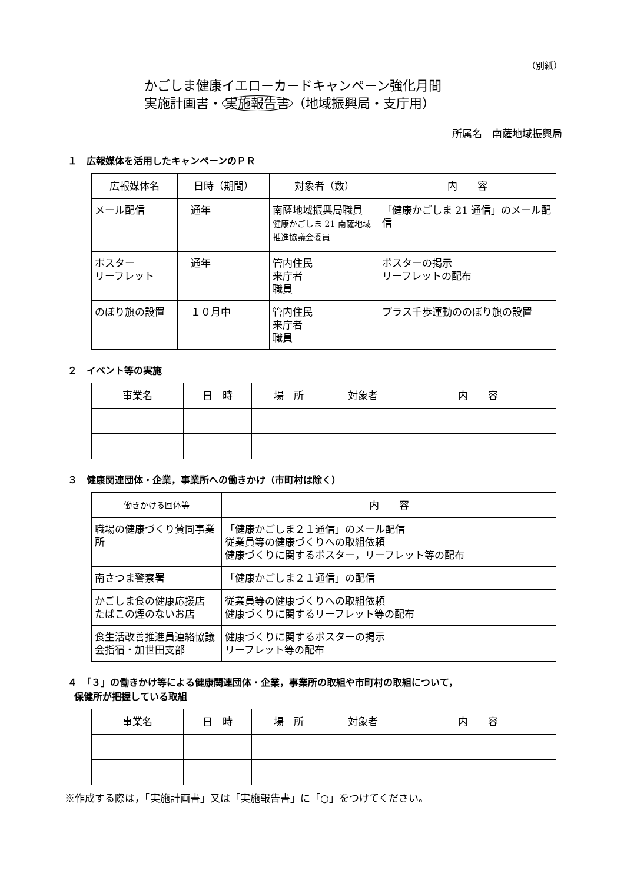（別紙）
かごしま健康イエローカードキャンペーン強化月間
実施計画書・ 実施報告書 （地域振興局・支庁用）
所属名　南薩地域振興局　
１　広報媒体を活用したキャンペーンのＰＲ
| 広報媒体名 | 日時（期間） | 対象者（数） | 内 容 |
| --- | --- | --- | --- |
| メール配信 | 通年 | 南薩地域振興局職員 健康かごしま 21 南薩地域推進協議会委員 | 「健康かごしま 21 通信」のメール配信 |
| ポスター リーフレット | 通年 | 管内住民 来庁者 職員 | ポスターの掲示 リーフレットの配布 |
| のぼり旗の設置 | １０月中 | 管内住民 来庁者 職員 | プラス千歩運動ののぼり旗の設置 |
２　イベント等の実施
| 事業名 | 日 時 | 場 所 | 対象者 | 内 容 |
| --- | --- | --- | --- | --- |
３　健康関連団体・企業，事業所への働きかけ（市町村は除く）
| 働きかける団体等 | 内 容 |
| --- | --- |
| 職場の健康づくり賛同事業所 | 「健康かごしま２１通信」のメール配信 従業員等の健康づくりへの取組依頼 健康づくりに関するポスター，リーフレット等の配布 |
| 南さつま警察署 | 「健康かごしま２１通信」の配信 |
| かごしま食の健康応援店 たばこの煙のないお店 | 従業員等の健康づくりへの取組依頼 健康づくりに関するリーフレット等の配布 |
| 食生活改善推進員連絡協議会指宿・加世田支部 | 健康づくりに関するポスターの掲示 リーフレット等の配布 |
４　「３」の働きかけ等による健康関連団体・企業，事業所の取組や市町村の取組について，
保健所が把握している取組
| 事業名 | 日 時 | 場 所 | 対象者 | 内 容 |
| --- | --- | --- | --- | --- |
※作成する際は，「実施計画書」又は「実施報告書」に「○」をつけてください。